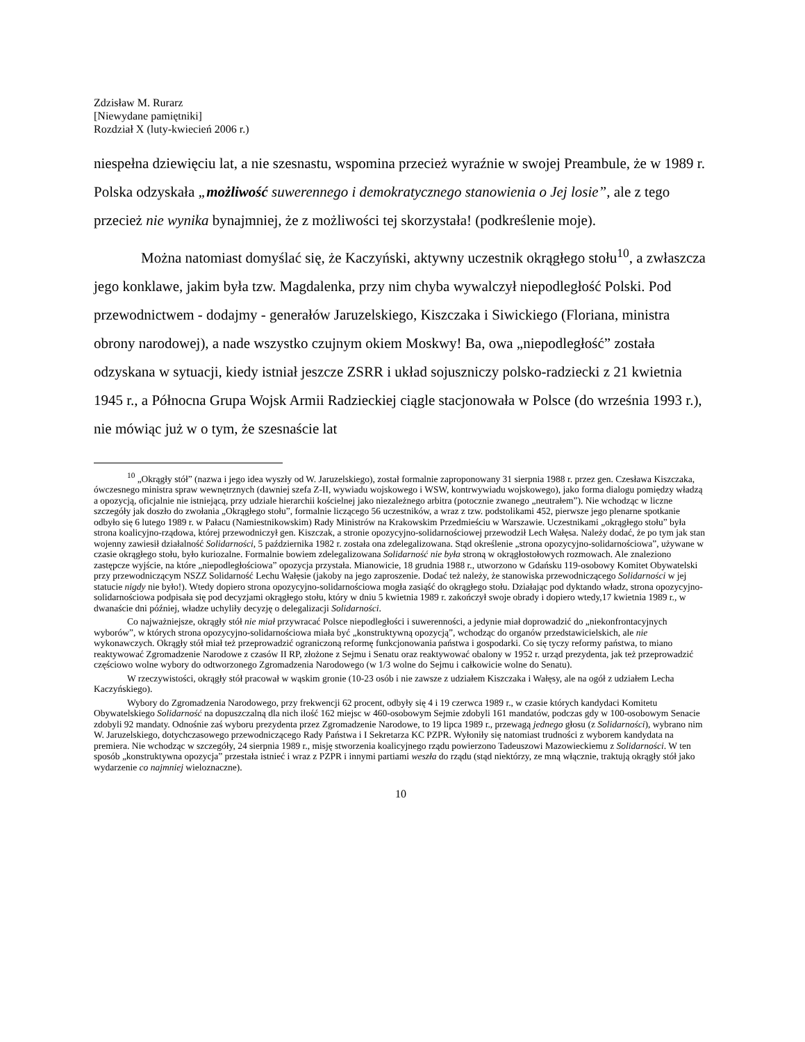Zdzisław M. Rurarz
[Niewydane pamiętniki]
Rozdział X (luty-kwiecień 2006 r.)
niespełna dziewięciu lat, a nie szesnastu, wspomina przecież wyraźnie w swojej Preambule, że w 1989 r. Polska odzyskała „możliwość suwerennego i demokratycznego stanowienia o Jej losie”, ale z tego przecież nie wynika bynajmniej, że z możliwości tej skorzystała! (podkreślenie moje).
Można natomiast domyślać się, że Kaczyński, aktywny uczestnik okrągłego stołu<sup>10</sup>, a zwłaszcza jego konklawe, jakim była tzw. Magdalenka, przy nim chyba wywalczył niepodległość Polski. Pod przewodnictwem - dodajmy - generałów Jaruzelskiego, Kiszczaka i Siwickiego (Floriana, ministra obrony narodowej), a nade wszystko czujnym okiem Moskwy! Ba, owa „niepodległość” została odzyskana w sytuacji, kiedy istniał jeszcze ZSRR i układ sojuszniczy polsko-radziecki z 21 kwietnia 1945 r., a Północna Grupa Wojsk Armii Radzieckiej ciągle stacjonowała w Polsce (do września 1993 r.), nie mówiąc już w o tym, że szesnaście lat
<sup>10</sup> „Okrągły stół” (nazwa i jego idea wyszły od W. Jaruzelskiego), został formalnie zaproponowany 31 sierpnia 1988 r. przez gen. Czesława Kiszczaka, ówczesnego ministra spraw wewnętrznych (dawniej szefa Z-II, wywiadu wojskowego i WSW, kontrwywiadu wojskowego), jako forma dialogu pomiędzy władzą a opozycją, oficjalnie nie istniejącą, przy udziale hierarchii kościelnej jako niezależnego arbitra (potocznie zwanego „neutrałem”). Nie wchodząc w liczne szczegóły jak doszło do zwołania „Okrągłego stołu”, formalnie liczącego 56 uczestników, a wraz z tzw. podstolikami 452, pierwsze jego plenarne spotkanie odbyło się 6 lutego 1989 r. w Pałacu (Namiestnikowskim) Rady Ministrów na Krakowskim Przedmieściu w Warszawie. Uczestnikami „okrągłego stołu” była strona koalicyjno-rządowa, której przewodniczył gen. Kiszczak, a stronie opozycyjno-solidarnościowej przewodził Lech Wałęsa. Należy dodać, że po tym jak stan wojenny zawiesił działalność Solidarności, 5 października 1982 r. została ona zdelegalizowana. Stąd określenie „strona opozycyjno-solidarnościowa”, używane w czasie okrągłego stołu, było kuriozalne. Formalnie bowiem zdelegalizowana Solidarność nie była stroną w okrągłostołowych rozmowach. Ale znaleziono zastępcze wyjście, na które „niepodległościowa” opozycja przystała. Mianowicie, 18 grudnia 1988 r., utworzono w Gdańsku 119-osobowy Komitet Obywatelski przy przewodniczącym NSZZ Solidarność Lechu Wałęsie (jakoby na jego zaproszenie. Dodać też należy, że stanowiska przewodniczącego Solidarności w jej statucie nigdy nie było!). Wtedy dopiero strona opozycyjno-solidarnościowa mogła zasiąść do okrągłego stołu. Działając pod dyktando władz, strona opozycyjno-solidarnościowa podpisała się pod decyzjami okrągłego stołu, który w dniu 5 kwietnia 1989 r. zakończył swoje obrady i dopiero wtedy,17 kwietnia 1989 r., w dwanaście dni później, władze uchyliły decyzję o delegalizacji Solidarności.
Co najważniejsze, okrągły stół nie miał przywracać Polsce niepodległości i suwerenności, a jedynie miał doprowadzić do „niekonfrontacyjnych wyborów”, w których strona opozycyjno-solidarnościowa miała być „konstruktywną opozycją”, wchodząc do organów przedstawicielskich, ale nie wykonawczych. Okrągły stół miał też przeprowadzić ograniczoną reformę funkcjonowania państwa i gospodarki. Co się tyczy reformy państwa, to miano reaktywować Zgromadzenie Narodowe z czasów II RP, złożone z Sejmu i Senatu oraz reaktywować obalony w 1952 r. urząd prezydenta, jak też przeprowadzić częściowo wolne wybory do odtworzonego Zgromadzenia Narodowego (w 1/3 wolne do Sejmu i całkowicie wolne do Senatu).
W rzeczywistości, okrągły stół pracował w wąskim gronie (10-23 osób i nie zawsze z udziałem Kiszczaka i Wałęsy, ale na ogół z udziałem Lecha Kaczyńskiego).
Wybory do Zgromadzenia Narodowego, przy frekwencji 62 procent, odbyły się 4 i 19 czerwca 1989 r., w czasie których kandydaci Komitetu Obywatelskiego Solidarność na dopuszczalną dla nich ilość 162 miejsc w 460-osobowym Sejmie zdobyli 161 mandatów, podczas gdy w 100-osobowym Senacie zdobyli 92 mandaty. Odnośnie zaś wyboru prezydenta przez Zgromadzenie Narodowe, to 19 lipca 1989 r., przewagą jednego głosu (z Solidarności), wybrano nim W. Jaruzelskiego, dotychczasowego przewodniczącego Rady Państwa i I Sekretarza KC PZPR. Wyłoniły się natomiast trudności z wyborem kandydata na premiera. Nie wchodząc w szczegóły, 24 sierpnia 1989 r., misję stworzenia koalicyjnego rządu powierzono Tadeuszowi Mazowieckiemu z Solidarności. W ten sposób „konstruktywna opozycja” przestała istnieć i wraz z PZPR i innymi partiami weszła do rządu (stąd niektórzy, ze mną włącznie, traktują okrągły stół jako wydarzenie co najmniej wieloznaczne).
10